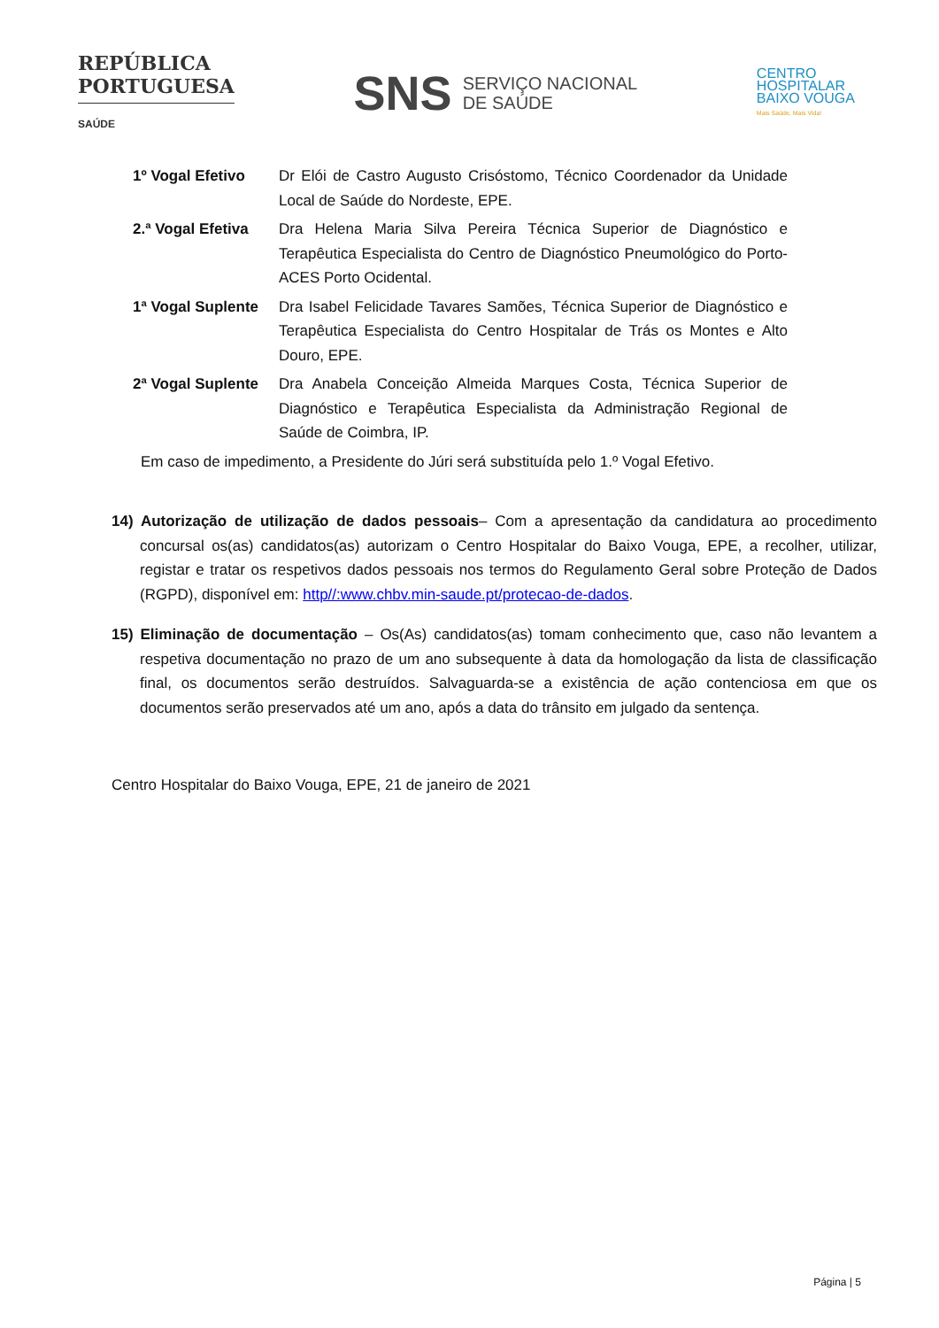REPÚBLICA
PORTUGUESA
SAÚDE
SNS SERVIÇO NACIONAL
DE SAÚDE
CENTRO
HOSPITALAR
BAIXO VOUGA
Mais Saúde, Mais Vida!
| 1º Vogal Efetivo | Dr Elói de Castro Augusto Crisóstomo, Técnico Coordenador da Unidade Local de Saúde do Nordeste, EPE. |
| 2.ª Vogal Efetiva | Dra Helena Maria Silva Pereira Técnica Superior de Diagnóstico e Terapêutica Especialista do Centro de Diagnóstico Pneumológico do Porto- ACES Porto Ocidental. |
| 1ª Vogal Suplente | Dra Isabel Felicidade Tavares Samões, Técnica Superior de Diagnóstico e Terapêutica Especialista do Centro Hospitalar de Trás os Montes e Alto Douro, EPE. |
| 2ª Vogal Suplente | Dra Anabela Conceição Almeida Marques Costa, Técnica Superior de Diagnóstico e Terapêutica Especialista da Administração Regional de Saúde de Coimbra, IP. |
Em caso de impedimento, a Presidente do Júri será substituída pelo 1.º Vogal Efetivo.
14) Autorização de utilização de dados pessoais– Com a apresentação da candidatura ao procedimento concursal os(as) candidatos(as) autorizam o Centro Hospitalar do Baixo Vouga, EPE, a recolher, utilizar, registar e tratar os respetivos dados pessoais nos termos do Regulamento Geral sobre Proteção de Dados (RGPD), disponível em: http//:www.chbv.min-saude.pt/protecao-de-dados.
15) Eliminação de documentação – Os(As) candidatos(as) tomam conhecimento que, caso não levantem a respetiva documentação no prazo de um ano subsequente à data da homologação da lista de classificação final, os documentos serão destruídos. Salvaguarda-se a existência de ação contenciosa em que os documentos serão preservados até um ano, após a data do trânsito em julgado da sentença.
Centro Hospitalar do Baixo Vouga, EPE, 21 de janeiro de 2021
Página | 5